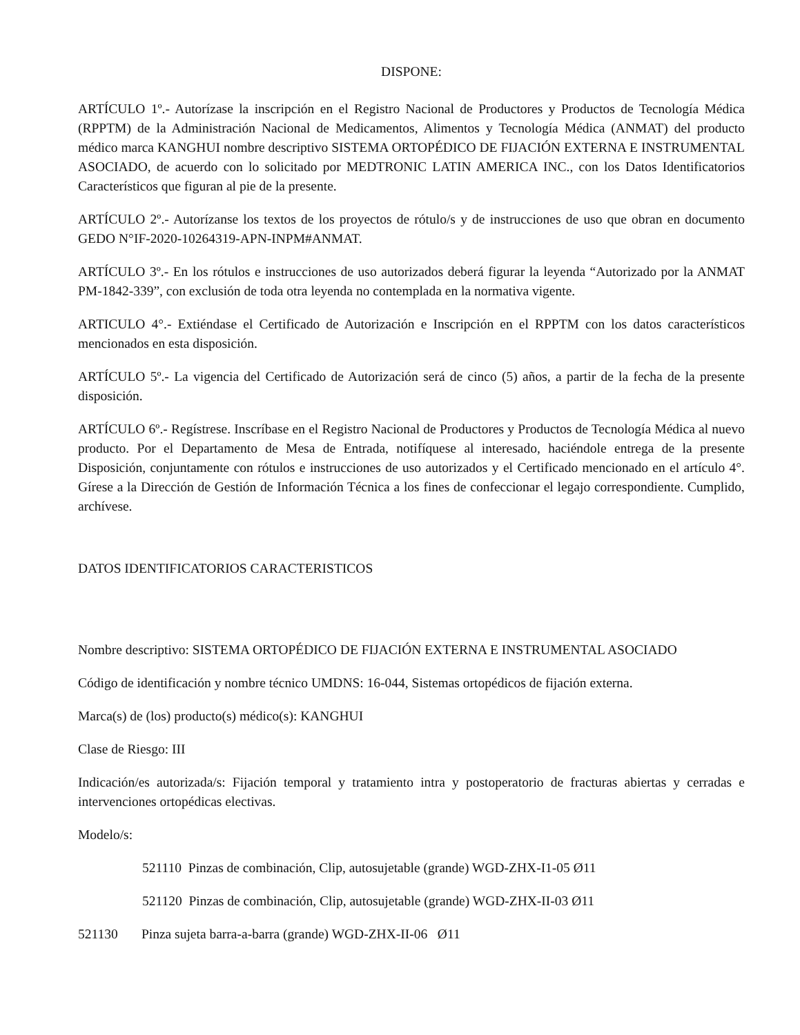DISPONE:
ARTÍCULO 1º.- Autorízase la inscripción en el Registro Nacional de Productores y Productos de Tecnología Médica (RPPTM) de la Administración Nacional de Medicamentos, Alimentos y Tecnología Médica (ANMAT) del producto médico marca KANGHUI nombre descriptivo SISTEMA ORTOPÉDICO DE FIJACIÓN EXTERNA E INSTRUMENTAL ASOCIADO, de acuerdo con lo solicitado por MEDTRONIC LATIN AMERICA INC., con los Datos Identificatorios Característicos que figuran al pie de la presente.
ARTÍCULO 2º.- Autorízanse los textos de los proyectos de rótulo/s y de instrucciones de uso que obran en documento GEDO N°IF-2020-10264319-APN-INPM#ANMAT.
ARTÍCULO 3º.- En los rótulos e instrucciones de uso autorizados deberá figurar la leyenda “Autorizado por la ANMAT PM-1842-339”, con exclusión de toda otra leyenda no contemplada en la normativa vigente.
ARTICULO 4°.- Extiéndase el Certificado de Autorización e Inscripción en el RPPTM con los datos característicos mencionados en esta disposición.
ARTÍCULO 5º.- La vigencia del Certificado de Autorización será de cinco (5) años, a partir de la fecha de la presente disposición.
ARTÍCULO 6º.- Regístrese. Inscríbase en el Registro Nacional de Productores y Productos de Tecnología Médica al nuevo producto. Por el Departamento de Mesa de Entrada, notifíquese al interesado, haciéndole entrega de la presente Disposición, conjuntamente con rótulos e instrucciones de uso autorizados y el Certificado mencionado en el artículo 4°. Gírese a la Dirección de Gestión de Información Técnica a los fines de confeccionar el legajo correspondiente. Cumplido, archívese.
DATOS IDENTIFICATORIOS CARACTERISTICOS
Nombre descriptivo: SISTEMA ORTOPÉDICO DE FIJACIÓN EXTERNA E INSTRUMENTAL ASOCIADO
Código de identificación y nombre técnico UMDNS: 16-044, Sistemas ortopédicos de fijación externa.
Marca(s) de (los) producto(s) médico(s): KANGHUI
Clase de Riesgo: III
Indicación/es autorizada/s: Fijación temporal y tratamiento intra y postoperatorio de fracturas abiertas y cerradas e intervenciones ortopédicas electivas.
Modelo/s:
521110 Pinzas de combinación, Clip, autosujetable (grande) WGD-ZHX-I1-05 Ø11
521120 Pinzas de combinación, Clip, autosujetable (grande) WGD-ZHX-II-03 Ø11
521130 Pinza sujeta barra-a-barra (grande) WGD-ZHX-II-06 Ø11